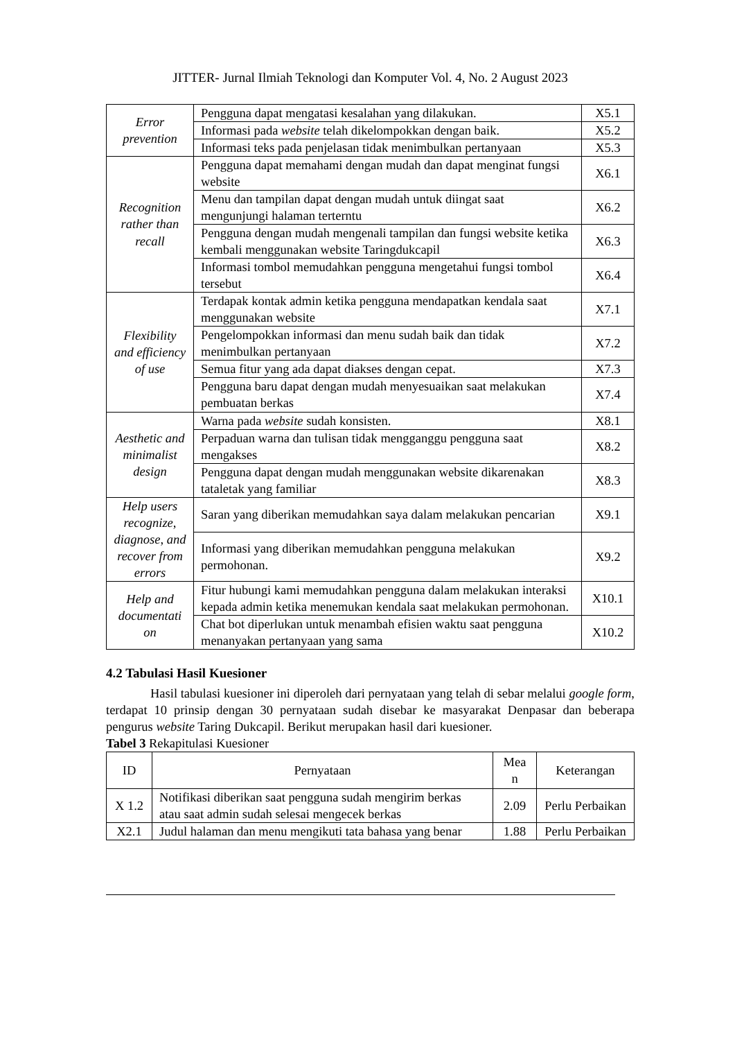JITTER- Jurnal Ilmiah Teknologi dan Komputer Vol. 4, No. 2 August 2023
| Error prevention | Pengguna dapat mengatasi kesalahan yang dilakukan. | X5.1 |
| | Informasi pada website telah dikelompokkan dengan baik. | X5.2 |
| | Informasi teks pada penjelasan tidak menimbulkan pertanyaan | X5.3 |
| Recognition rather than recall | Pengguna dapat memahami dengan mudah dan dapat menginat fungsi website | X6.1 |
| | Menu dan tampilan dapat dengan mudah untuk diingat saat mengunjungi halaman terterntu | X6.2 |
| | Pengguna dengan mudah mengenali tampilan dan fungsi website ketika kembali menggunakan website Taringdukcapil | X6.3 |
| | Informasi tombol memudahkan pengguna mengetahui fungsi tombol tersebut | X6.4 |
| Flexibility and efficiency of use | Terdapak kontak admin ketika pengguna mendapatkan kendala saat menggunakan website | X7.1 |
| | Pengelompokkan informasi dan menu sudah baik dan tidak menimbulkan pertanyaan | X7.2 |
| | Semua fitur yang ada dapat diakses dengan cepat. | X7.3 |
| | Pengguna baru dapat dengan mudah menyesuaikan saat melakukan pembuatan berkas | X7.4 |
| Aesthetic and minimalist design | Warna pada website sudah konsisten. | X8.1 |
| | Perpaduan warna dan tulisan tidak mengganggu pengguna saat mengakses | X8.2 |
| | Pengguna dapat dengan mudah menggunakan website dikarenakan tataletak yang familiar | X8.3 |
| Help users recognize, diagnose, and recover from errors | Saran yang diberikan memudahkan saya dalam melakukan pencarian | X9.1 |
| | Informasi yang diberikan memudahkan pengguna melakukan permohonan. | X9.2 |
| Help and documentati on | Fitur hubungi kami memudahkan pengguna dalam melakukan interaksi kepada admin ketika menemukan kendala saat melakukan permohonan. | X10.1 |
| | Chat bot diperlukan untuk menambah efisien waktu saat pengguna menanyakan pertanyaan yang sama | X10.2 |
4.2 Tabulasi Hasil Kuesioner
Hasil tabulasi kuesioner ini diperoleh dari pernyataan yang telah di sebar melalui google form, terdapat 10 prinsip dengan 30 pernyataan sudah disebar ke masyarakat Denpasar dan beberapa pengurus website Taring Dukcapil. Berikut merupakan hasil dari kuesioner.
Tabel 3 Rekapitulasi Kuesioner
| ID | Pernyataan | Mea n | Keterangan |
| --- | --- | --- | --- |
| X 1.2 | Notifikasi diberikan saat pengguna sudah mengirim berkas atau saat admin sudah selesai mengecek berkas | 2.09 | Perlu Perbaikan |
| X2.1 | Judul halaman dan menu mengikuti tata bahasa yang benar | 1.88 | Perlu Perbaikan |